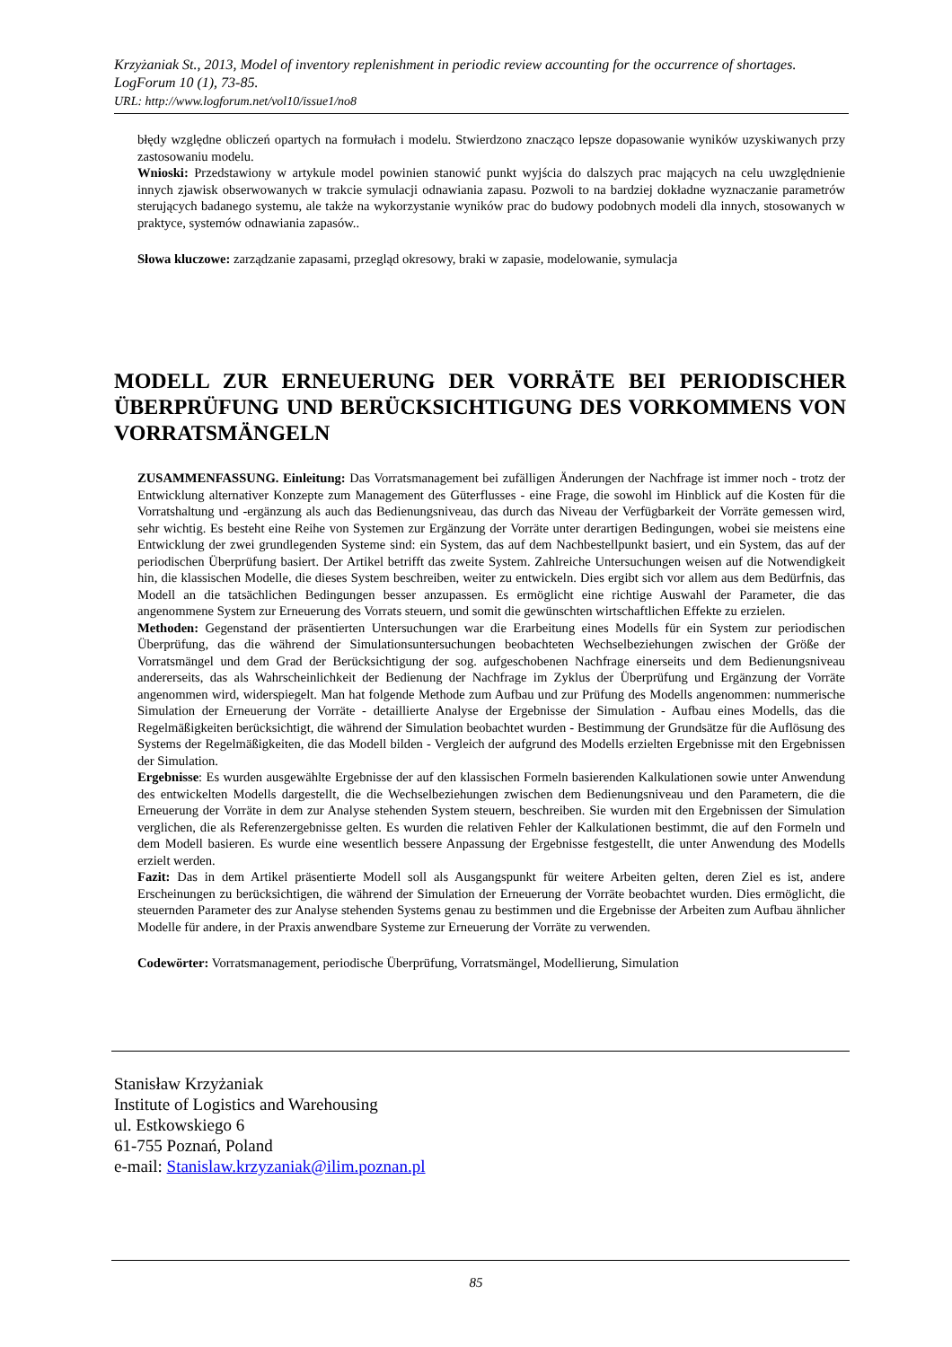Krzyżaniak St., 2013, Model of inventory replenishment in periodic review accounting for the occurrence of shortages. LogForum 10 (1), 73-85.
URL: http://www.logforum.net/vol10/issue1/no8
błędy względne obliczeń opartych na formułach i modelu. Stwierdzono znacząco lepsze dopasowanie wyników uzyskiwanych przy zastosowaniu modelu.
Wnioski: Przedstawiony w artykule model powinien stanowić punkt wyjścia do dalszych prac mających na celu uwzględnienie innych zjawisk obserwowanych w trakcie symulacji odnawiania zapasu. Pozwoli to na bardziej dokładne wyznaczanie parametrów sterujących badanego systemu, ale także na wykorzystanie wyników prac do budowy podobnych modeli dla innych, stosowanych w praktyce, systemów odnawiania zapasów..
Słowa kluczowe: zarządzanie zapasami, przegląd okresowy, braki w zapasie, modelowanie, symulacja
MODELL ZUR ERNEUERUNG DER VORRÄTE BEI PERIODISCHER ÜBERPRÜFUNG UND BERÜCKSICHTIGUNG DES VORKOMMENS VON VORRATSMÄNGELN
ZUSAMMENFASSUNG. Einleitung: Das Vorratsmanagement bei zufälligen Änderungen der Nachfrage ist immer noch - trotz der Entwicklung alternativer Konzepte zum Management des Güterflusses - eine Frage, die sowohl im Hinblick auf die Kosten für die Vorratshaltung und -ergänzung als auch das Bedienungsniveau, das durch das Niveau der Verfügbarkeit der Vorräte gemessen wird, sehr wichtig. Es besteht eine Reihe von Systemen zur Ergänzung der Vorräte unter derartigen Bedingungen, wobei sie meistens eine Entwicklung der zwei grundlegenden Systeme sind: ein System, das auf dem Nachbestellpunkt basiert, und ein System, das auf der periodischen Überprüfung basiert. Der Artikel betrifft das zweite System. Zahlreiche Untersuchungen weisen auf die Notwendigkeit hin, die klassischen Modelle, die dieses System beschreiben, weiter zu entwickeln. Dies ergibt sich vor allem aus dem Bedürfnis, das Modell an die tatsächlichen Bedingungen besser anzupassen. Es ermöglicht eine richtige Auswahl der Parameter, die das angenommene System zur Erneuerung des Vorrats steuern, und somit die gewünschten wirtschaftlichen Effekte zu erzielen.
Methoden: Gegenstand der präsentierten Untersuchungen war die Erarbeitung eines Modells für ein System zur periodischen Überprüfung, das die während der Simulationsuntersuchungen beobachteten Wechselbeziehungen zwischen der Größe der Vorratsmängel und dem Grad der Berücksichtigung der sog. aufgeschobenen Nachfrage einerseits und dem Bedienungsniveau andererseits, das als Wahrscheinlichkeit der Bedienung der Nachfrage im Zyklus der Überprüfung und Ergänzung der Vorräte angenommen wird, widerspiegelt. Man hat folgende Methode zum Aufbau und zur Prüfung des Modells angenommen: nummerische Simulation der Erneuerung der Vorräte - detaillierte Analyse der Ergebnisse der Simulation - Aufbau eines Modells, das die Regelmäßigkeiten berücksichtigt, die während der Simulation beobachtet wurden - Bestimmung der Grundsätze für die Auflösung des Systems der Regelmäßigkeiten, die das Modell bilden - Vergleich der aufgrund des Modells erzielten Ergebnisse mit den Ergebnissen der Simulation.
Ergebnisse: Es wurden ausgewählte Ergebnisse der auf den klassischen Formeln basierenden Kalkulationen sowie unter Anwendung des entwickelten Modells dargestellt, die die Wechselbeziehungen zwischen dem Bedienungsniveau und den Parametern, die die Erneuerung der Vorräte in dem zur Analyse stehenden System steuern, beschreiben. Sie wurden mit den Ergebnissen der Simulation verglichen, die als Referenzergebnisse gelten. Es wurden die relativen Fehler der Kalkulationen bestimmt, die auf den Formeln und dem Modell basieren. Es wurde eine wesentlich bessere Anpassung der Ergebnisse festgestellt, die unter Anwendung des Modells erzielt werden.
Fazit: Das in dem Artikel präsentierte Modell soll als Ausgangspunkt für weitere Arbeiten gelten, deren Ziel es ist, andere Erscheinungen zu berücksichtigen, die während der Simulation der Erneuerung der Vorräte beobachtet wurden. Dies ermöglicht, die steuernden Parameter des zur Analyse stehenden Systems genau zu bestimmen und die Ergebnisse der Arbeiten zum Aufbau ähnlicher Modelle für andere, in der Praxis anwendbare Systeme zur Erneuerung der Vorräte zu verwenden.
Codewörter: Vorratsmanagement, periodische Überprüfung, Vorratsmängel, Modellierung, Simulation
Stanisław Krzyżaniak
Institute of Logistics and Warehousing
ul. Estkowskiego 6
61-755 Poznań, Poland
e-mail: Stanislaw.krzyzaniak@ilim.poznan.pl
85